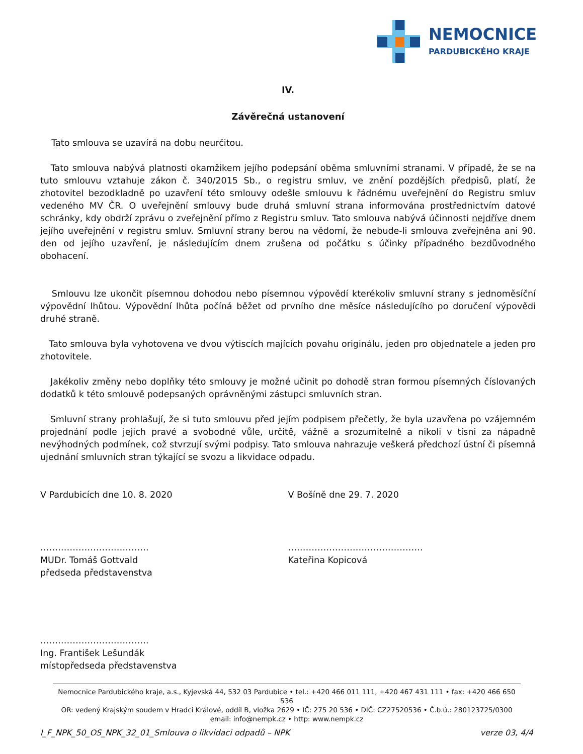NEMOCNICE
PARDUBICKÉHO KRAJE
IV.
Závěrečná ustanovení
Tato smlouva se uzavírá na dobu neurčitou.
Tato smlouva nabývá platnosti okamžikem jejího podepsání oběma smluvními stranami. V případě, že se na tuto smlouvu vztahuje zákon č. 340/2015 Sb., o registru smluv, ve znění pozdějších předpisů, platí, že zhotovitel bezodkladně po uzavření této smlouvy odešle smlouvu k řádnému uveřejnění do Registru smluv vedeného MV ČR. O uveřejnění smlouvy bude druhá smluvní strana informována prostřednictvím datové schránky, kdy obdrží zprávu o zveřejnění přímo z Registru smluv. Tato smlouva nabývá účinnosti nejdříve dnem jejího uveřejnění v registru smluv. Smluvní strany berou na vědomí, že nebude-li smlouva zveřejněna ani 90. den od jejího uzavření, je následujícím dnem zrušena od počátku s účinky případného bezdůvodného obohacení.
Smlouvu lze ukončit písemnou dohodou nebo písemnou výpovědí kterékoliv smluvní strany s jednoměsíční výpovědní lhůtou. Výpovědní lhůta počíná běžet od prvního dne měsíce následujícího po doručení výpovědi druhé straně.
Tato smlouva byla vyhotovena ve dvou výtiscích majících povahu originálu, jeden pro objednatele a jeden pro zhotovitele.
Jakékoliv změny nebo doplňky této smlouvy je možné učinit po dohodě stran formou písemných číslovaných dodatků k této smlouvě podepsaných oprávněnými zástupci smluvních stran.
Smluvní strany prohlašují, že si tuto smlouvu před jejím podpisem přečetly, že byla uzavřena po vzájemném projednání podle jejich pravé a svobodné vůle, určitě, vážně a srozumitelně a nikoli v tísni za nápadně nevýhodných podmínek, což stvrzují svými podpisy. Tato smlouva nahrazuje veškerá předchozí ústní či písemná ujednání smluvních stran týkající se svozu a likvidace odpadu.
V Pardubicích dne 10. 8. 2020 V Bošíně dne 29. 7. 2020
……………………………….
MUDr. Tomáš Gottvald
předseda představenstva
……………………………………….
Kateřina Kopicová
……………………………….
Ing. František Lešundák
místopředseda představenstva
Nemocnice Pardubického kraje, a.s., Kyjevská 44, 532 03 Pardubice • tel.: +420 466 011 111, +420 467 431 111 • fax: +420 466 650 536
OR: vedený Krajským soudem v Hradci Králové, oddíl B, vložka 2629 • IČ: 275 20 536 • DIČ: CZ27520536 • Č.b.ú.: 280123725/0300
email: info@nempk.cz • http: www.nempk.cz
I_F_NPK_50_OS_NPK_32_01_Smlouva o likvidaci odpadů – NPK verze 03, 4/4